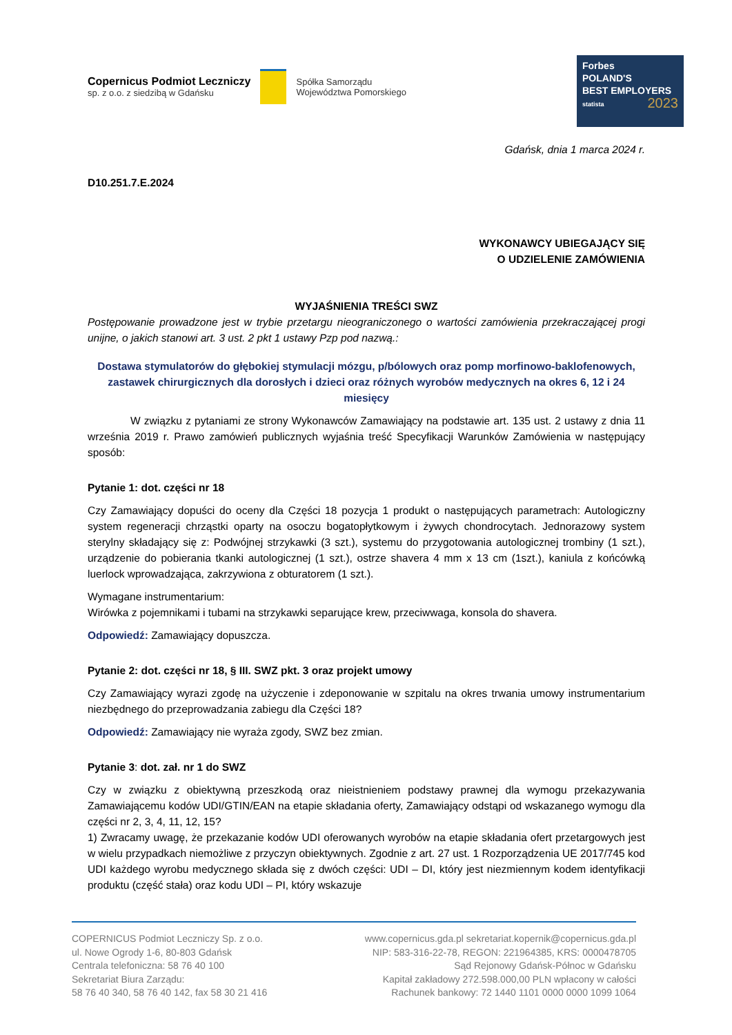Copernicus Podmiot Leczniczy
sp. z o.o. z siedzibą w Gdańsku
Spółka Samorządu
Województwa Pomorskiego
Forbes
POLAND'S
BEST EMPLOYERS
statista 2023
Gdańsk, dnia 1 marca 2024 r.
D10.251.7.E.2024
WYKONAWCY UBIEGAJĄCY SIĘ
O UDZIELENIE ZAMÓWIENIA
WYJAŚNIENIA TREŚCI SWZ
Postępowanie prowadzone jest w trybie przetargu nieograniczonego o wartości zamówienia przekraczającej progi unijne, o jakich stanowi art. 3 ust. 2 pkt 1 ustawy Pzp pod nazwą.:
Dostawa stymulatorów do głębokiej stymulacji mózgu, p/bólowych oraz pomp morfinowo-baklofenowych, zastawek chirurgicznych dla dorosłych i dzieci oraz różnych wyrobów medycznych na okres 6, 12 i 24 miesięcy
W związku z pytaniami ze strony Wykonawców Zamawiający na podstawie art. 135 ust. 2 ustawy z dnia 11 września 2019 r. Prawo zamówień publicznych wyjaśnia treść Specyfikacji Warunków Zamówienia w następujący sposób:
Pytanie 1: dot. części nr 18
Czy Zamawiający dopuści do oceny dla Części 18 pozycja 1 produkt o następujących parametrach: Autologiczny system regeneracji chrząstki oparty na osoczu bogatopłytkowym i żywych chondrocytach. Jednorazowy system sterylny składający się z: Podwójnej strzykawki (3 szt.), systemu do przygotowania autologicznej trombiny (1 szt.), urządzenie do pobierania tkanki autologicznej (1 szt.), ostrze shavera 4 mm x 13 cm (1szt.), kaniula z końcówką luerlock wprowadzająca, zakrzywiona z obturatorem (1 szt.).
Wymagane instrumentarium:
Wirówka z pojemnikami i tubami na strzykawki separujące krew, przeciwwaga, konsola do shavera.
Odpowiedź: Zamawiający dopuszcza.
Pytanie 2: dot. części nr 18, § III. SWZ pkt. 3 oraz projekt umowy
Czy Zamawiający wyrazi zgodę na użyczenie i zdeponowanie w szpitalu na okres trwania umowy instrumentarium niezbędnego do przeprowadzania zabiegu dla Części 18?
Odpowiedź: Zamawiający nie wyraża zgody, SWZ bez zmian.
Pytanie 3: dot. zał. nr 1 do SWZ
Czy w związku z obiektywną przeszkodą oraz nieistnieniem podstawy prawnej dla wymogu przekazywania Zamawiającemu kodów UDI/GTIN/EAN na etapie składania oferty, Zamawiający odstąpi od wskazanego wymogu dla części nr 2, 3, 4, 11, 12, 15?
1) Zwracamy uwagę, że przekazanie kodów UDI oferowanych wyrobów na etapie składania ofert przetargowych jest w wielu przypadkach niemożliwe z przyczyn obiektywnych. Zgodnie z art. 27 ust. 1 Rozporządzenia UE 2017/745 kod UDI każdego wyrobu medycznego składa się z dwóch części: UDI – DI, który jest niezmiennym kodem identyfikacji produktu (część stała) oraz kodu UDI – PI, który wskazuje
COPERNICUS Podmiot Leczniczy Sp. z o.o.
ul. Nowe Ogrody 1-6, 80-803 Gdańsk
Centrala telefoniczna: 58 76 40 100
Sekretariat Biura Zarządu:
58 76 40 340, 58 76 40 142, fax 58 30 21 416
www.copernicus.gda.pl sekretariat.kopernik@copernicus.gda.pl
NIP: 583-316-22-78, REGON: 221964385, KRS: 0000478705
Sąd Rejonowy Gdańsk-Północ w Gdańsku
Kapitał zakładowy 272.598.000,00 PLN wpłacony w całości
Rachunek bankowy: 72 1440 1101 0000 0000 1099 1064